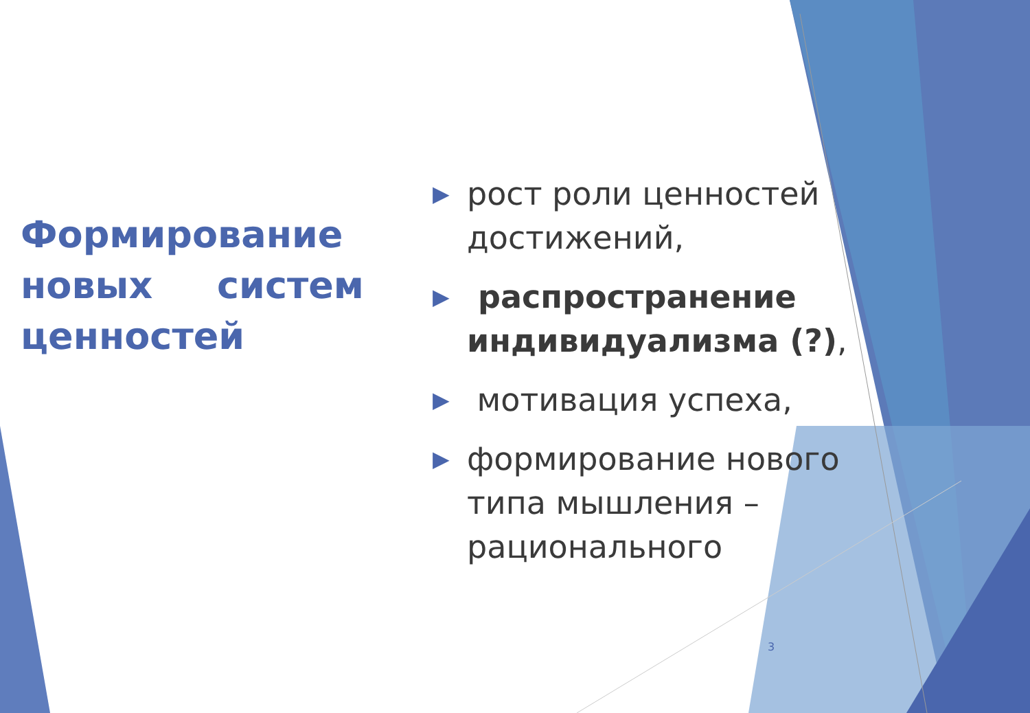Формирование новых систем ценностей
▶ рост роли ценностей достижений,
▶ распространение индивидуализма (?),
▶ мотивация успеха,
▶ формирование нового типа мышления – рационального
3